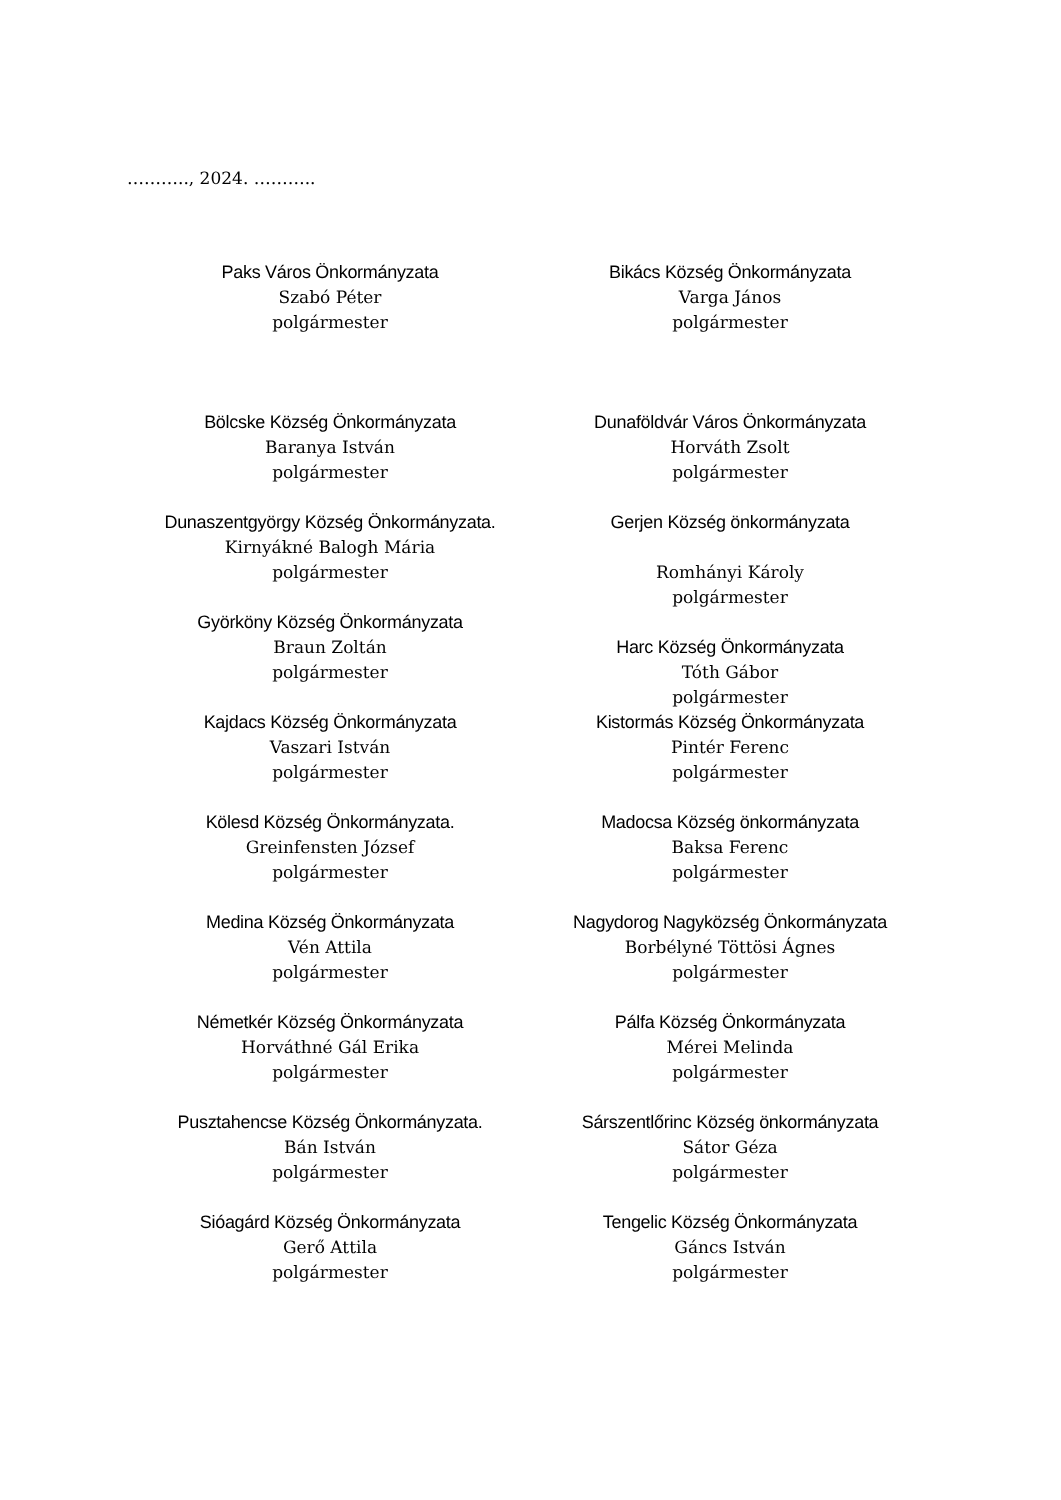……….., 2024. ………..
Paks Város Önkormányzata
Szabó Péter
polgármester
Bikács Község Önkormányzata
Varga János
polgármester
Bölcske Község Önkormányzata
Baranya István
polgármester
Dunaföldvár Város Önkormányzata
Horváth Zsolt
polgármester
Dunaszentgyörgy Község Önkormányzata.
Kirnyákné Balogh Mária
polgármester
Györköny Község Önkormányzata
Braun Zoltán
polgármester
Gerjen Község önkormányzata
Romhányi Károly
polgármester
Harc Község Önkormányzata
Tóth Gábor
polgármester
Kajdacs Község Önkormányzata
Vaszari István
polgármester
Kistormás Község Önkormányzata
Pintér Ferenc
polgármester
Kölesd Község Önkormányzata.
Greinfensten József
polgármester
Madocsa Község önkormányzata
Baksa Ferenc
polgármester
Medina Község Önkormányzata
Vén Attila
polgármester
Nagydorog Nagyközség Önkormányzata
Borbélyné Töttösi Ágnes
polgármester
Németkér Község Önkormányzata
Horváthné Gál Erika
polgármester
Pálfa Község Önkormányzata
Mérei Melinda
polgármester
Pusztahencse Község Önkormányzata.
Bán István
polgármester
Sárszentlőrinc Község önkormányzata
Sátor Géza
polgármester
Sióagárd Község Önkormányzata
Gerő Attila
polgármester
Tengelic Község Önkormányzata
Gáncs István
polgármester